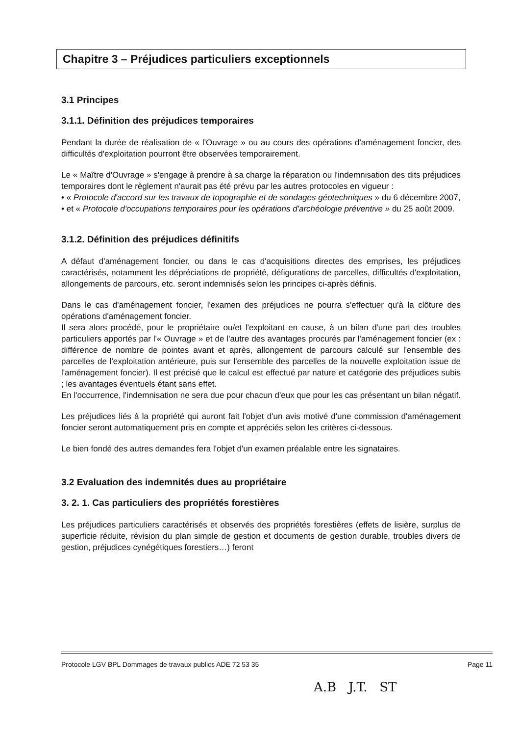Chapitre 3 – Préjudices particuliers exceptionnels
3.1 Principes
3.1.1. Définition des préjudices temporaires
Pendant la durée de réalisation de « l'Ouvrage » ou au cours des opérations d'aménagement foncier, des difficultés d'exploitation pourront être observées temporairement.
Le « Maître d'Ouvrage » s'engage à prendre à sa charge la réparation ou l'indemnisation des dits préjudices temporaires dont le règlement n'aurait pas été prévu par les autres protocoles en vigueur :
• « Protocole d'accord sur les travaux de topographie et de sondages géotechniques » du 6 décembre 2007,
• et « Protocole d'occupations temporaires pour les opérations d'archéologie préventive » du 25 août 2009.
3.1.2. Définition des préjudices définitifs
A défaut d'aménagement foncier, ou dans le cas d'acquisitions directes des emprises, les préjudices caractérisés, notamment les dépréciations de propriété, défigurations de parcelles, difficultés d'exploitation, allongements de parcours, etc. seront indemnisés selon les principes ci-après définis.
Dans le cas d'aménagement foncier, l'examen des préjudices ne pourra s'effectuer qu'à la clôture des opérations d'aménagement foncier.
Il sera alors procédé, pour le propriétaire ou/et l'exploitant en cause, à un bilan d'une part des troubles particuliers apportés par l'« Ouvrage » et de l'autre des avantages procurés par l'aménagement foncier (ex : différence de nombre de pointes avant et après, allongement de parcours calculé sur l'ensemble des parcelles de l'exploitation antérieure, puis sur l'ensemble des parcelles de la nouvelle exploitation issue de l'aménagement foncier). Il est précisé que le calcul est effectué par nature et catégorie des préjudices subis ; les avantages éventuels étant sans effet.
En l'occurrence, l'indemnisation ne sera due pour chacun d'eux que pour les cas présentant un bilan négatif.
Les préjudices liés à la propriété qui auront fait l'objet d'un avis motivé d'une commission d'aménagement foncier seront automatiquement pris en compte et appréciés selon les critères ci-dessous.
Le bien fondé des autres demandes fera l'objet d'un examen préalable entre les signataires.
3.2 Evaluation des indemnités dues au propriétaire
3. 2. 1. Cas particuliers des propriétés forestières
Les préjudices particuliers caractérisés et observés des propriétés forestières (effets de lisière, surplus de superficie réduite, révision du plan simple de gestion et documents de gestion durable, troubles divers de gestion, préjudices cynégétiques forestiers…) feront
Protocole LGV BPL Dommages de travaux publics ADE 72 53 35 Page 11
A.B J.T. ST